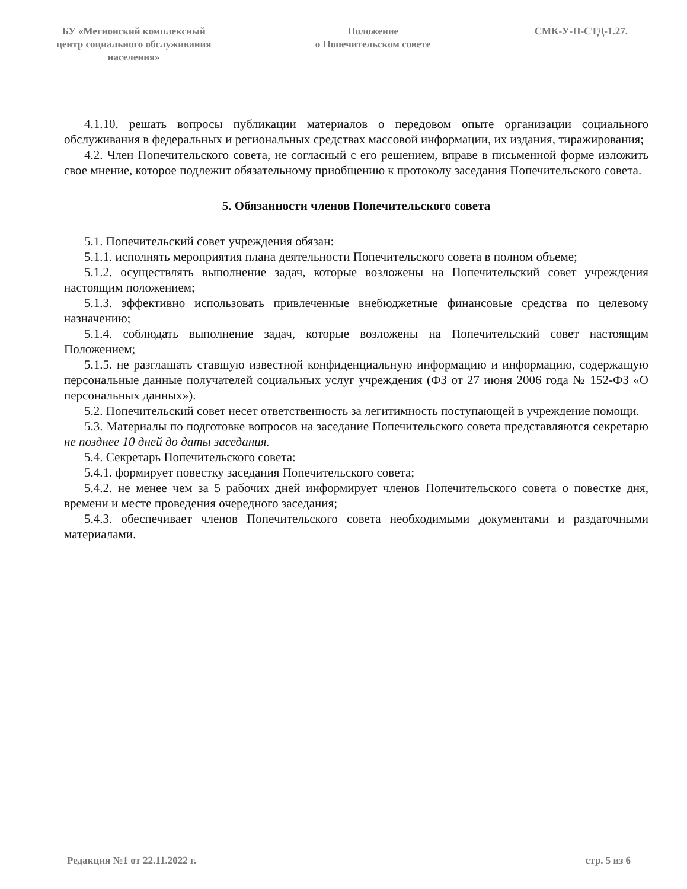БУ «Мегионский комплексный
центр социального обслуживания
населения»
Положение
о Попечительском совете
СМК-У-П-СТД-1.27.
4.1.10. решать вопросы публикации материалов о передовом опыте организации социального обслуживания в федеральных и региональных средствах массовой информации, их издания, тиражирования;
4.2. Член Попечительского совета, не согласный с его решением, вправе в письменной форме изложить свое мнение, которое подлежит обязательному приобщению к протоколу заседания Попечительского совета.
5. Обязанности членов Попечительского совета
5.1. Попечительский совет учреждения обязан:
5.1.1. исполнять мероприятия плана деятельности Попечительского совета в полном объеме;
5.1.2. осуществлять выполнение задач, которые возложены на Попечительский совет учреждения настоящим положением;
5.1.3. эффективно использовать привлеченные внебюджетные финансовые средства по целевому назначению;
5.1.4. соблюдать выполнение задач, которые возложены на Попечительский совет настоящим Положением;
5.1.5. не разглашать ставшую известной конфиденциальную информацию и информацию, содержащую персональные данные получателей социальных услуг учреждения (ФЗ от 27 июня 2006 года № 152-ФЗ «О персональных данных»).
5.2. Попечительский совет несет ответственность за легитимность поступающей в учреждение помощи.
5.3. Материалы по подготовке вопросов на заседание Попечительского совета представляются секретарю не позднее 10 дней до даты заседания.
5.4. Секретарь Попечительского совета:
5.4.1. формирует повестку заседания Попечительского совета;
5.4.2. не менее чем за 5 рабочих дней информирует членов Попечительского совета о повестке дня, времени и месте проведения очередного заседания;
5.4.3. обеспечивает членов Попечительского совета необходимыми документами и раздаточными материалами.
Редакция №1 от 22.11.2022 г. стр. 5 из 6